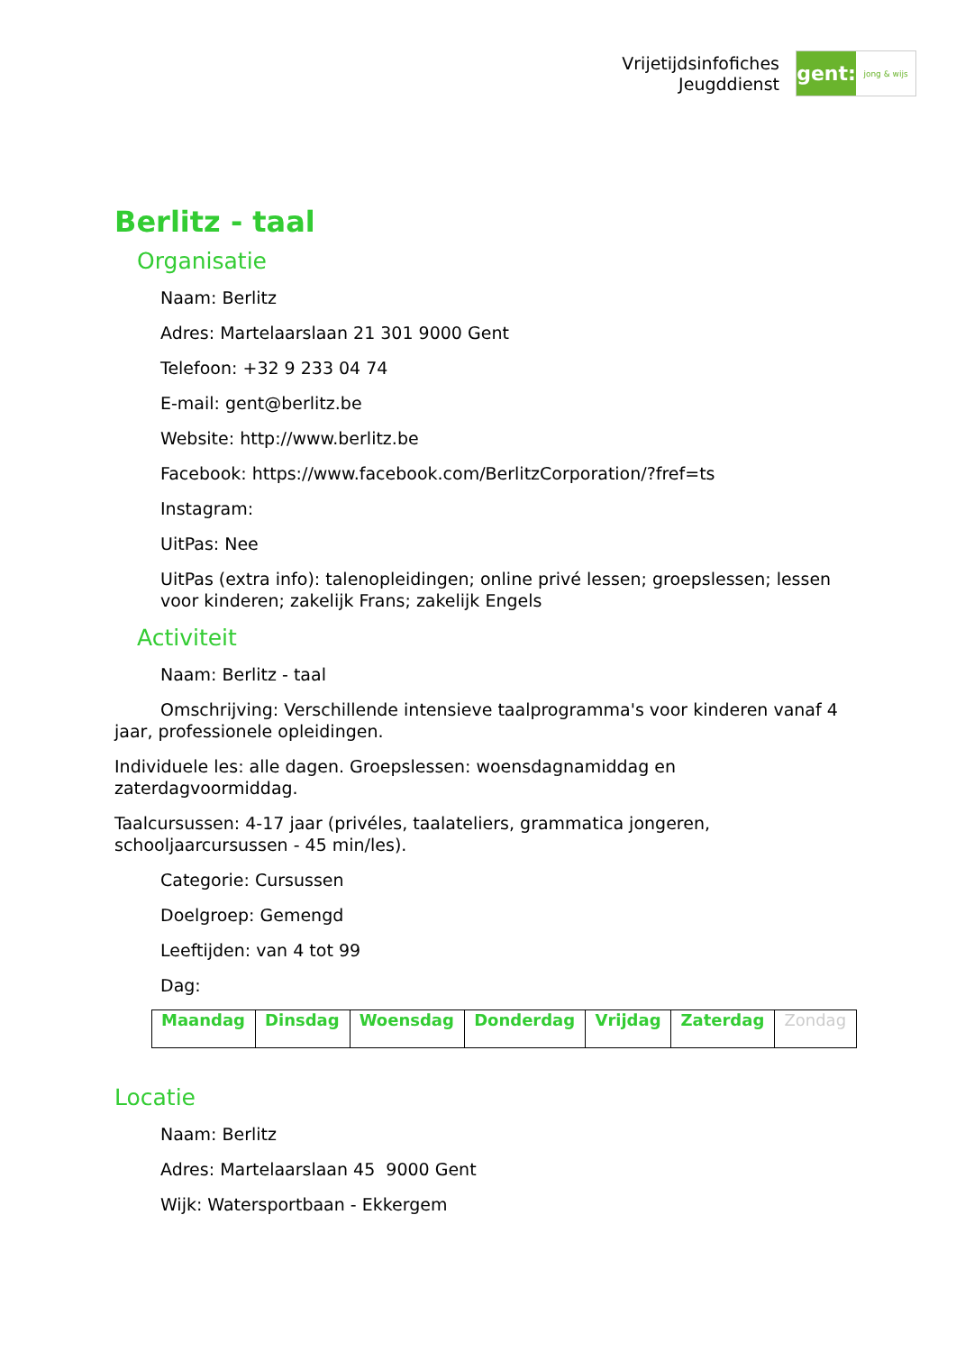Vrijetijdsinfofiches
Jeugddienst
gent:
jong & wijs
Berlitz - taal
Organisatie
Naam: Berlitz
Adres: Martelaarslaan 21 301 9000 Gent
Telefoon: +32 9 233 04 74
E-mail: gent@berlitz.be
Website: http://www.berlitz.be
Facebook: https://www.facebook.com/BerlitzCorporation/?fref=ts
Instagram:
UitPas: Nee
UitPas (extra info): talenopleidingen; online privé lessen; groepslessen; lessen voor kinderen; zakelijk Frans; zakelijk Engels
Activiteit
Naam: Berlitz - taal
Omschrijving: Verschillende intensieve taalprogramma's voor kinderen vanaf 4 jaar, professionele opleidingen.
Individuele les: alle dagen. Groepslessen: woensdagnamiddag en zaterdagvoormiddag.
Taalcursussen: 4-17 jaar (privéles, taalateliers, grammatica jongeren, schooljaarcursussen - 45 min/les).
Categorie: Cursussen
Doelgroep: Gemengd
Leeftijden: van 4 tot 99
Dag:
| Maandag | Dinsdag | Woensdag | Donderdag | Vrijdag | Zaterdag | Zondag |
Locatie
Naam: Berlitz
Adres: Martelaarslaan 45 9000 Gent
Wijk: Watersportbaan - Ekkergem